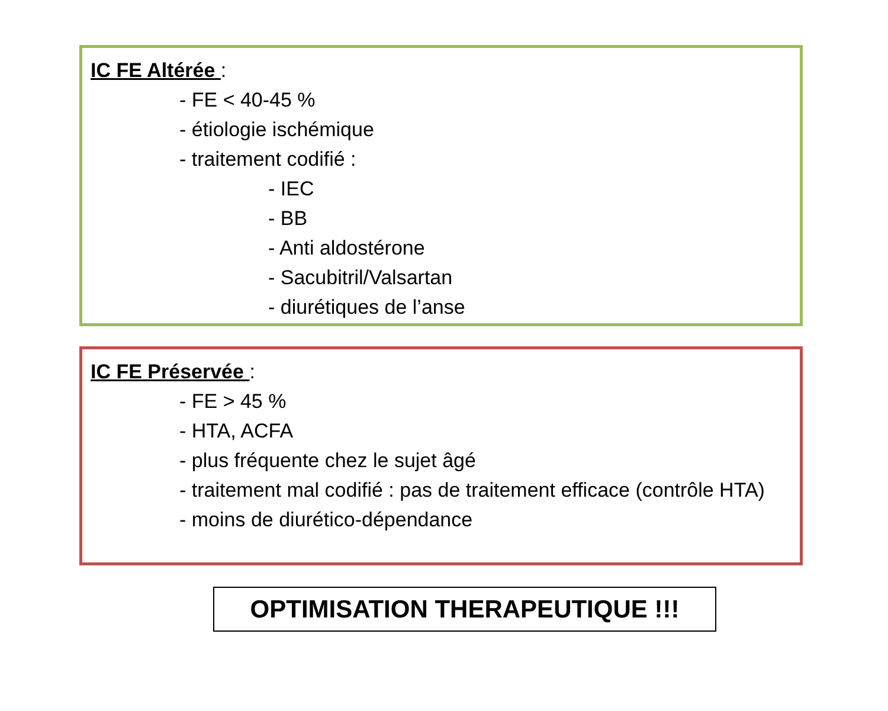IC FE Altérée :
- FE < 40-45 %
- étiologie ischémique
- traitement codifié :
- IEC
- BB
- Anti aldostérone
- Sacubitril/Valsartan
- diurétiques de l’anse
IC FE Préservée :
- FE > 45 %
- HTA, ACFA
- plus fréquente chez le sujet âgé
- traitement mal codifié : pas de traitement efficace (contrôle HTA)
- moins de diurético-dépendance
OPTIMISATION THERAPEUTIQUE !!!